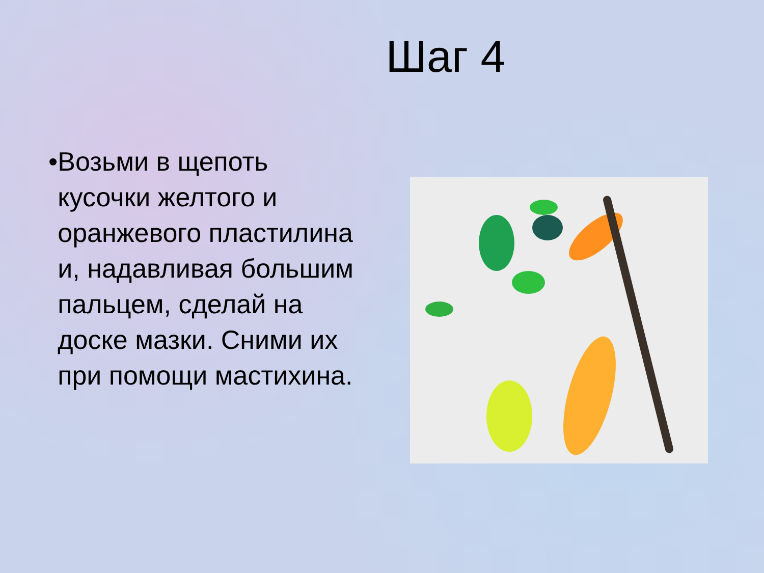Шаг 4
• Возьми в щепоть кусочки желтого и оранжевого пластилина и, надавливая большим пальцем, сделай на доске мазки. Сними их при помощи мастихина.